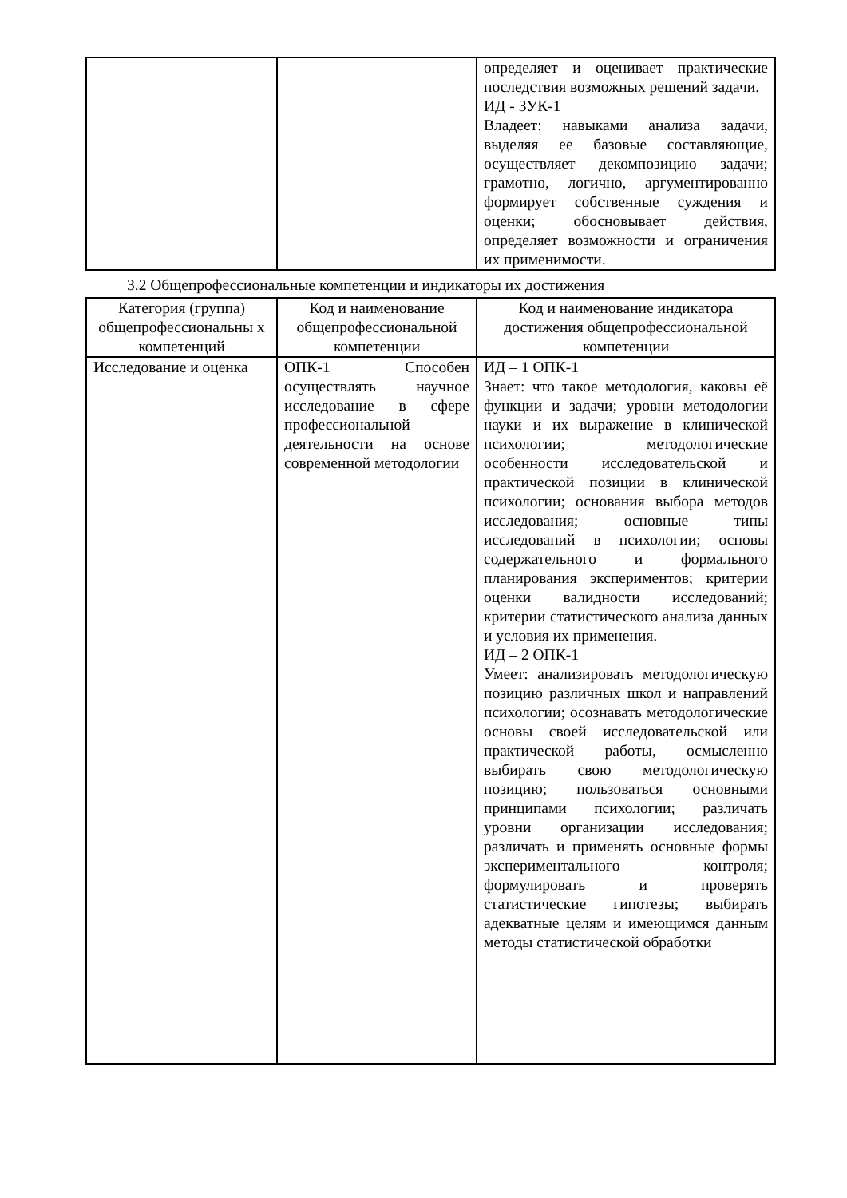| | | определяет и оценивает практические последствия возможных решений задачи. ИД - 3УК-1 Владеет: навыками анализа задачи, выделяя ее базовые составляющие, осуществляет декомпозицию задачи; грамотно, логично, аргументированно формирует собственные суждения и оценки; обосновывает действия, определяет возможности и ограничения их применимости. |
3.2 Общепрофессиональные компетенции и индикаторы их достижения
| Категория (группа) общепрофессиональны х компетенций | Код и наименование общепрофессиональной компетенции | Код и наименование индикатора достижения общепрофессиональной компетенции |
| --- | --- | --- |
| Исследование и оценка | ОПК-1 Способен осуществлять научное исследование в сфере профессиональной деятельности на основе современной методологии | ИД – 1 ОПК-1 Знает: что такое методология, каковы её функции и задачи; уровни методологии науки и их выражение в клинической психологии; методологические особенности исследовательской и практической позиции в клинической психологии; основания выбора методов исследования; основные типы исследований в психологии; основы содержательного и формального планирования экспериментов; критерии оценки валидности исследований; критерии статистического анализа данных и условия их применения. ИД – 2 ОПК-1 Умеет: анализировать методологическую позицию различных школ и направлений психологии; осознавать методологические основы своей исследовательской или практической работы, осмысленно выбирать свою методологическую позицию; пользоваться основными принципами психологии; различать уровни организации исследования; различать и применять основные формы экспериментального контроля; формулировать и проверять статистические гипотезы; выбирать адекватные целям и имеющимся данным методы статистической обработки |